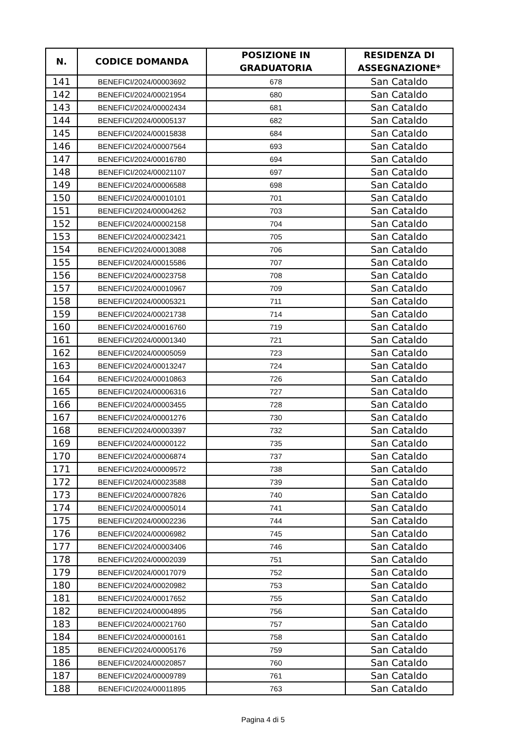| N. | CODICE DOMANDA | POSIZIONE IN GRADUATORIA | RESIDENZA DI ASSEGNAZIONE* |
| --- | --- | --- | --- |
| 141 | BENEFICI/2024/00003692 | 678 | San Cataldo |
| 142 | BENEFICI/2024/00021954 | 680 | San Cataldo |
| 143 | BENEFICI/2024/00002434 | 681 | San Cataldo |
| 144 | BENEFICI/2024/00005137 | 682 | San Cataldo |
| 145 | BENEFICI/2024/00015838 | 684 | San Cataldo |
| 146 | BENEFICI/2024/00007564 | 693 | San Cataldo |
| 147 | BENEFICI/2024/00016780 | 694 | San Cataldo |
| 148 | BENEFICI/2024/00021107 | 697 | San Cataldo |
| 149 | BENEFICI/2024/00006588 | 698 | San Cataldo |
| 150 | BENEFICI/2024/00010101 | 701 | San Cataldo |
| 151 | BENEFICI/2024/00004262 | 703 | San Cataldo |
| 152 | BENEFICI/2024/00002158 | 704 | San Cataldo |
| 153 | BENEFICI/2024/00023421 | 705 | San Cataldo |
| 154 | BENEFICI/2024/00013088 | 706 | San Cataldo |
| 155 | BENEFICI/2024/00015586 | 707 | San Cataldo |
| 156 | BENEFICI/2024/00023758 | 708 | San Cataldo |
| 157 | BENEFICI/2024/00010967 | 709 | San Cataldo |
| 158 | BENEFICI/2024/00005321 | 711 | San Cataldo |
| 159 | BENEFICI/2024/00021738 | 714 | San Cataldo |
| 160 | BENEFICI/2024/00016760 | 719 | San Cataldo |
| 161 | BENEFICI/2024/00001340 | 721 | San Cataldo |
| 162 | BENEFICI/2024/00005059 | 723 | San Cataldo |
| 163 | BENEFICI/2024/00013247 | 724 | San Cataldo |
| 164 | BENEFICI/2024/00010863 | 726 | San Cataldo |
| 165 | BENEFICI/2024/00006316 | 727 | San Cataldo |
| 166 | BENEFICI/2024/00003455 | 728 | San Cataldo |
| 167 | BENEFICI/2024/00001276 | 730 | San Cataldo |
| 168 | BENEFICI/2024/00003397 | 732 | San Cataldo |
| 169 | BENEFICI/2024/00000122 | 735 | San Cataldo |
| 170 | BENEFICI/2024/00006874 | 737 | San Cataldo |
| 171 | BENEFICI/2024/00009572 | 738 | San Cataldo |
| 172 | BENEFICI/2024/00023588 | 739 | San Cataldo |
| 173 | BENEFICI/2024/00007826 | 740 | San Cataldo |
| 174 | BENEFICI/2024/00005014 | 741 | San Cataldo |
| 175 | BENEFICI/2024/00002236 | 744 | San Cataldo |
| 176 | BENEFICI/2024/00006982 | 745 | San Cataldo |
| 177 | BENEFICI/2024/00003406 | 746 | San Cataldo |
| 178 | BENEFICI/2024/00002039 | 751 | San Cataldo |
| 179 | BENEFICI/2024/00017079 | 752 | San Cataldo |
| 180 | BENEFICI/2024/00020982 | 753 | San Cataldo |
| 181 | BENEFICI/2024/00017652 | 755 | San Cataldo |
| 182 | BENEFICI/2024/00004895 | 756 | San Cataldo |
| 183 | BENEFICI/2024/00021760 | 757 | San Cataldo |
| 184 | BENEFICI/2024/00000161 | 758 | San Cataldo |
| 185 | BENEFICI/2024/00005176 | 759 | San Cataldo |
| 186 | BENEFICI/2024/00020857 | 760 | San Cataldo |
| 187 | BENEFICI/2024/00009789 | 761 | San Cataldo |
| 188 | BENEFICI/2024/00011895 | 763 | San Cataldo |
Pagina 4 di 5